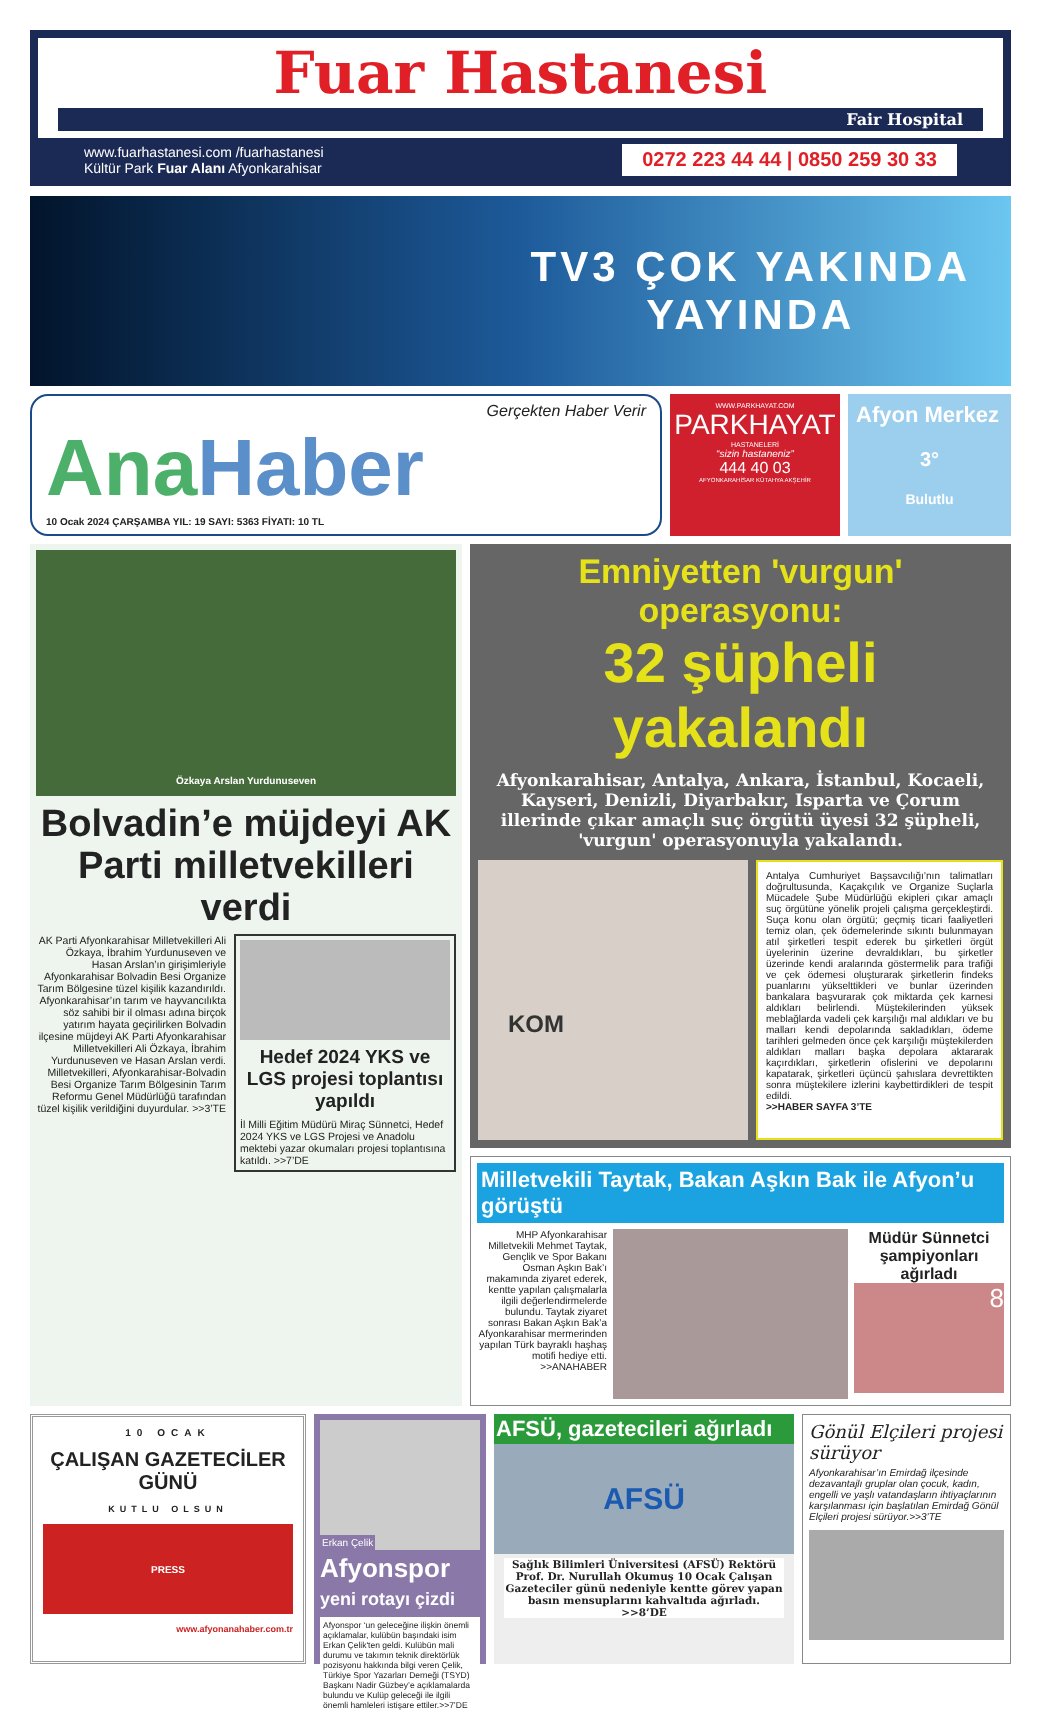Fuar Hastanesi
Fair Hospital
www.fuarhastanesi.com /fuarhastanesi
Kültür Park Fuar Alanı Afyonkarahisar
0272 223 44 44 | 0850 259 30 33
TV3 ÇOK YAKINDA
YAYINDA
Gerçekten Haber Verir
Ana Haber
10 Ocak 2024 ÇARŞAMBA YIL: 19 SAYI: 5363 FİYATI: 10 TL
WWW.PARKHAYAT.COM
PARKHAYAT
HASTANELERİ
“sizin hastaneniz”
444 40 03
AFYONKARAHİSAR KÜTAHYA AKŞEHİR
Afyon Merkez
3°
Bulutlu
Özkaya Arslan Yurdunuseven
Bolvadin’e müjdeyi AK Parti milletvekilleri verdi
AK Parti Afyonkarahisar Milletvekilleri Ali Özkaya, İbrahim Yurdunuseven ve Hasan Arslan’ın girişimleriyle Afyonkarahisar Bolvadin Besi Organize Tarım Bölgesine tüzel kişilik kazandırıldı. Afyonkarahisar’ın tarım ve hayvancılıkta söz sahibi bir il olması adına birçok yatırım hayata geçirilirken Bolvadin ilçesine müjdeyi AK Parti Afyonkarahisar Milletvekilleri Ali Özkaya, İbrahim Yurdunuseven ve Hasan Arslan verdi. Milletvekilleri, Afyonkarahisar-Bolvadin Besi Organize Tarım Bölgesinin Tarım Reformu Genel Müdürlüğü tarafından tüzel kişilik verildiğini duyurdular. >>3’TE
Hedef 2024 YKS ve LGS projesi toplantısı yapıldı
İl Milli Eğitim Müdürü Miraç Sünnetci, Hedef 2024 YKS ve LGS Projesi ve Anadolu mektebi yazar okumaları projesi toplantısına katıldı. >>7’DE
Emniyetten 'vurgun' operasyonu:
32 şüpheli yakalandı
Afyonkarahisar, Antalya, Ankara, İstanbul, Kocaeli, Kayseri, Denizli, Diyarbakır, Isparta ve Çorum illerinde çıkar amaçlı suç örgütü üyesi 32 şüpheli, 'vurgun' operasyonuyla yakalandı.
KOM
Antalya Cumhuriyet Başsavcılığı’nın talimatları doğrultusunda, Kaçakçılık ve Organize Suçlarla Mücadele Şube Müdürlüğü ekipleri çıkar amaçlı suç örgütüne yönelik projeli çalışma gerçekleştirdi. Suça konu olan örgütü; geçmiş ticari faaliyetleri temiz olan, çek ödemelerinde sıkıntı bulunmayan atıl şirketleri tespit ederek bu şirketleri örgüt üyelerinin üzerine devraldıkları, bu şirketler üzerinde kendi aralarında göstermelik para trafiği ve çek ödemesi oluşturarak şirketlerin findeks puanlarını yükselttikleri ve bunlar üzerinden bankalara başvurarak çok miktarda çek karnesi aldıkları belirlendi. Müştekilerinden yüksek meblağlarda vadeli çek karşılığı mal aldıkları ve bu malları kendi depolarında sakladıkları, ödeme tarihleri gelmeden önce çek karşılığı müştekilerden aldıkları malları başka depolara aktararak kaçırdıkları, şirketlerin ofislerini ve depolarını kapatarak, şirketleri üçüncü şahıslara devrettikten sonra müştekilere izlerini kaybettirdikleri de tespit edildi.
>>HABER SAYFA 3’TE
Milletvekili Taytak, Bakan Aşkın Bak ile Afyon’u görüştü
MHP Afyonkarahisar Milletvekili Mehmet Taytak, Gençlik ve Spor Bakanı Osman Aşkın Bak’ı makamında ziyaret ederek, kentte yapılan çalışmalarla ilgili değerlendirmelerde bulundu. Taytak ziyaret sonrası Bakan Aşkın Bak’a Afyonkarahisar mermerinden yapılan Türk bayraklı haşhaş motifi hediye etti. >>ANAHABER
Müdür Sünnetci şampiyonları ağırladı
8
10 OCAK
ÇALIŞAN GAZETECİLER GÜNÜ
KUTLU OLSUN
PRESS
www.afyonanahaber.com.tr
Erkan Çelik
Afyonspor yeni rotayı çizdi
Afyonspor ‘un geleceğine ilişkin önemli açıklamalar, kulübün başındaki isim Erkan Çelik'ten geldi. Kulübün mali durumu ve takımın teknik direktörlük pozisyonu hakkında bilgi veren Çelik, Türkiye Spor Yazarları Derneği (TSYD) Başkanı Nadir Güzbey’e açıklamalarda bulundu ve Kulüp geleceği ile ilgili önemli hamleleri istişare ettiler.>>7’DE
AFSÜ, gazetecileri ağırladı
AFSÜ
Sağlık Bilimleri Üniversitesi (AFSÜ) Rektörü Prof. Dr. Nurullah Okumuş 10 Ocak Çalışan Gazeteciler günü nedeniyle kentte görev yapan basın mensuplarını kahvaltıda ağırladı. >>8’DE
Gönül Elçileri projesi sürüyor
Afyonkarahisar’ın Emirdağ ilçesinde dezavantajlı gruplar olan çocuk, kadın, engelli ve yaşlı vatandaşların ihtiyaçlarının karşılanması için başlatılan Emirdağ Gönül Elçileri projesi sürüyor.>>3’TE